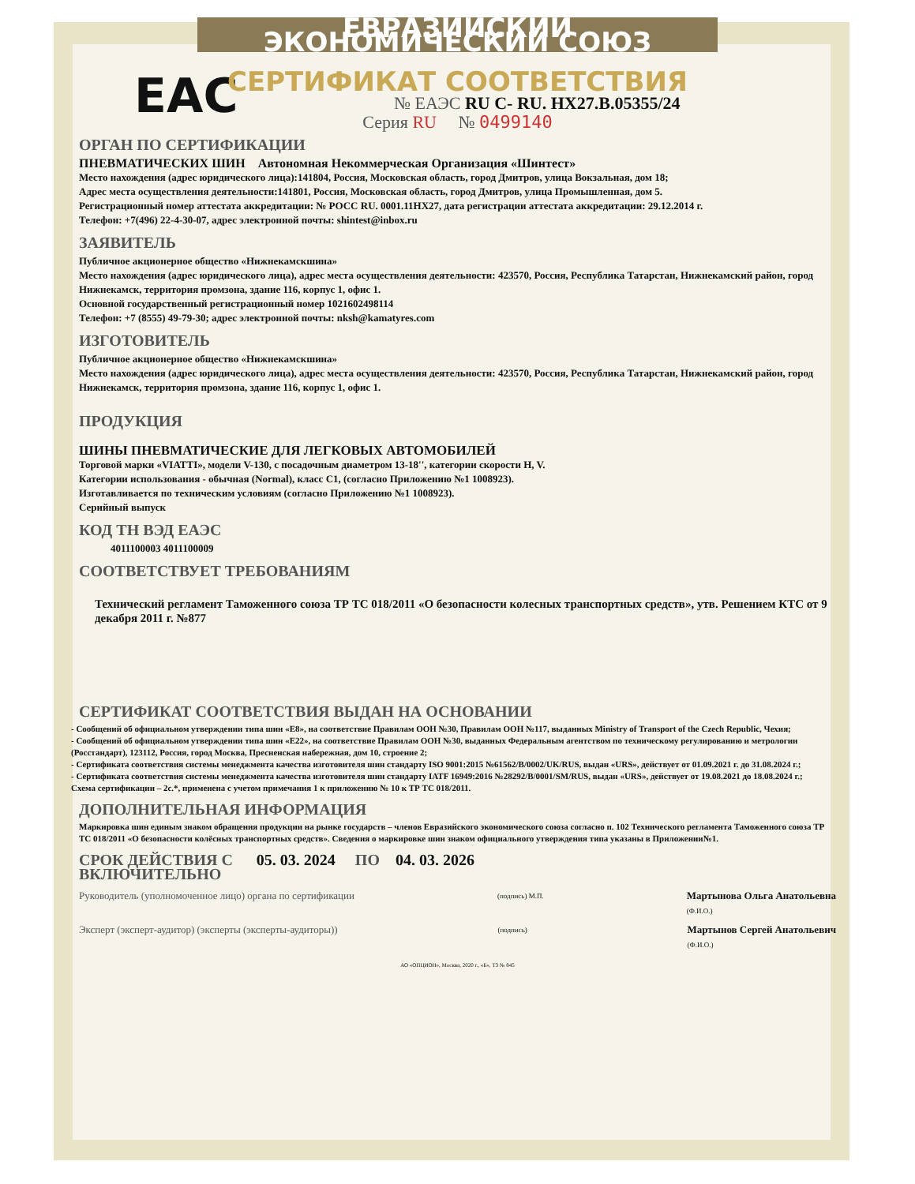ЕВРАЗИЙСКИЙ ЭКОНОМИЧЕСКИЙ СОЮЗ
СЕРТИФИКАТ СООТВЕТСТВИЯ
EAC
№ ЕАЭС RU C- RU. HX27.B.05355/24
Серия RU № 0499140
ОРГАН ПО СЕРТИФИКАЦИИ
ПНЕВМАТИЧЕСКИХ ШИН Автономная Некоммерческая Организация «Шинтест»
Место нахождения (адрес юридического лица):141804, Россия, Московская область, город Дмитров, улица Вокзальная, дом 18;
Адрес места осуществления деятельности:141801, Россия, Московская область, город Дмитров, улица Промышленная, дом 5.
Регистрационный номер аттестата аккредитации: № РОСС RU. 0001.11НХ27, дата регистрации аттестата аккредитации: 29.12.2014 г.
Телефон: +7(496) 22-4-30-07, адрес электронной почты: shintest@inbox.ru
ЗАЯВИТЕЛЬ
Публичное акционерное общество «Нижнекамскшина»
Место нахождения (адрес юридического лица), адрес места осуществления деятельности: 423570, Россия, Республика Татарстан, Нижнекамский район, город Нижнекамск, территория промзона, здание 116, корпус 1, офис 1.
Основной государственный регистрационный номер 1021602498114
Телефон: +7 (8555) 49-79-30; адрес электронной почты: nksh@kamatyres.com
ИЗГОТОВИТЕЛЬ
Публичное акционерное общество «Нижнекамскшина»
Место нахождения (адрес юридического лица), адрес места осуществления деятельности: 423570, Россия, Республика Татарстан, Нижнекамский район, город Нижнекамск, территория промзона, здание 116, корпус 1, офис 1.
ПРОДУКЦИЯ
ШИНЫ ПНЕВМАТИЧЕСКИЕ ДЛЯ ЛЕГКОВЫХ АВТОМОБИЛЕЙ
Торговой марки «VIATTI», модели V-130, с посадочным диаметром 13-18'', категории скорости H, V.
Категории использования - обычная (Normal), класс С1, (согласно Приложению №1 1008923).
Изготавливается по техническим условиям (согласно Приложению №1 1008923).
Серийный выпуск
КОД ТН ВЭД ЕАЭС
4011100003 4011100009
СООТВЕТСТВУЕТ ТРЕБОВАНИЯМ
Технический регламент Таможенного союза ТР ТС 018/2011 «О безопасности колесных транспортных средств», утв. Решением КТС от 9 декабря 2011 г. №877
СЕРТИФИКАТ СООТВЕТСТВИЯ ВЫДАН НА ОСНОВАНИИ
- Сообщений об официальном утверждении типа шин «Е8», на соответствие Правилам ООН №30, Правилам ООН №117, выданных Ministry of Transport of the Czech Republic, Чехия;
- Сообщений об официальном утверждении типа шин «Е22», на соответствие Правилам ООН №30, выданных Федеральным агентством по техническому регулированию и метрологии (Росстандарт), 123112, Россия, город Москва, Пресненская набережная, дом 10, строение 2;
- Сертификата соответствия системы менеджмента качества изготовителя шин стандарту ISO 9001:2015 №61562/B/0002/UK/RUS, выдан «URS», действует от 01.09.2021 г. до 31.08.2024 г.;
- Сертификата соответствия системы менеджмента качества изготовителя шин стандарту IATF 16949:2016 №28292/B/0001/SM/RUS, выдан «URS», действует от 19.08.2021 до 18.08.2024 г.;
Схема сертификации – 2с.*, применена с учетом примечания 1 к приложению № 10 к ТР ТС 018/2011.
ДОПОЛНИТЕЛЬНАЯ ИНФОРМАЦИЯ
Маркировка шин единым знаком обращения продукции на рынке государств – членов Евразийского экономического союза согласно п. 102 Технического регламента Таможенного союза ТР ТС 018/2011 «О безопасности колёсных транспортных средств». Сведения о маркировке шин знаком официального утверждения типа указаны в Приложении№1.
СРОК ДЕЙСТВИЯ С 05. 03. 2024 ПО 04. 03. 2026
ВКЛЮЧИТЕЛЬНО
Руководитель (уполномоченное лицо) органа по сертификации (подпись) М.П. Мартынова Ольга Анатольевна
(Ф.И.О.)
Эксперт (эксперт-аудитор) (эксперты (эксперты-аудиторы)) (подпись) Мартынов Сергей Анатольевич
(Ф.И.О.)
АО «ОПЦИОН», Москва, 2020 г., «Б», ТЗ № 845